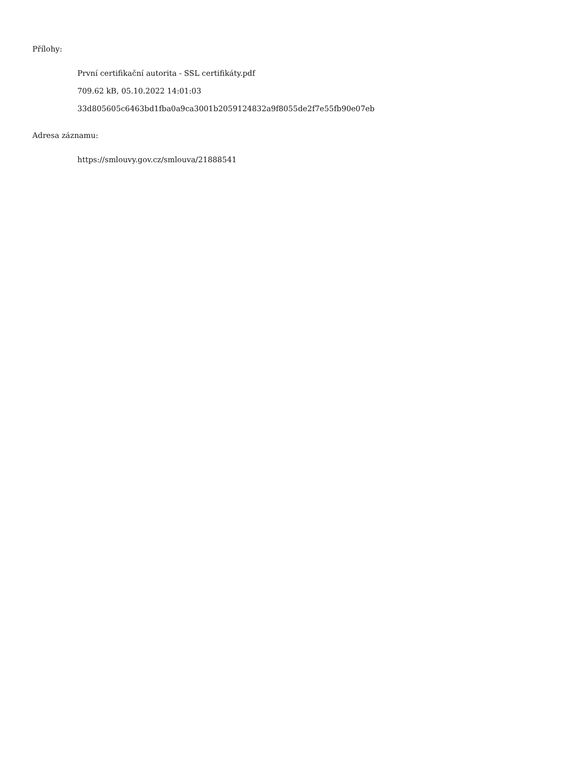Přílohy:
První certifikační autorita - SSL certifikáty.pdf
709.62 kB, 05.10.2022 14:01:03
33d805605c6463bd1fba0a9ca3001b2059124832a9f8055de2f7e55fb90e07eb
Adresa záznamu:
https://smlouvy.gov.cz/smlouva/21888541